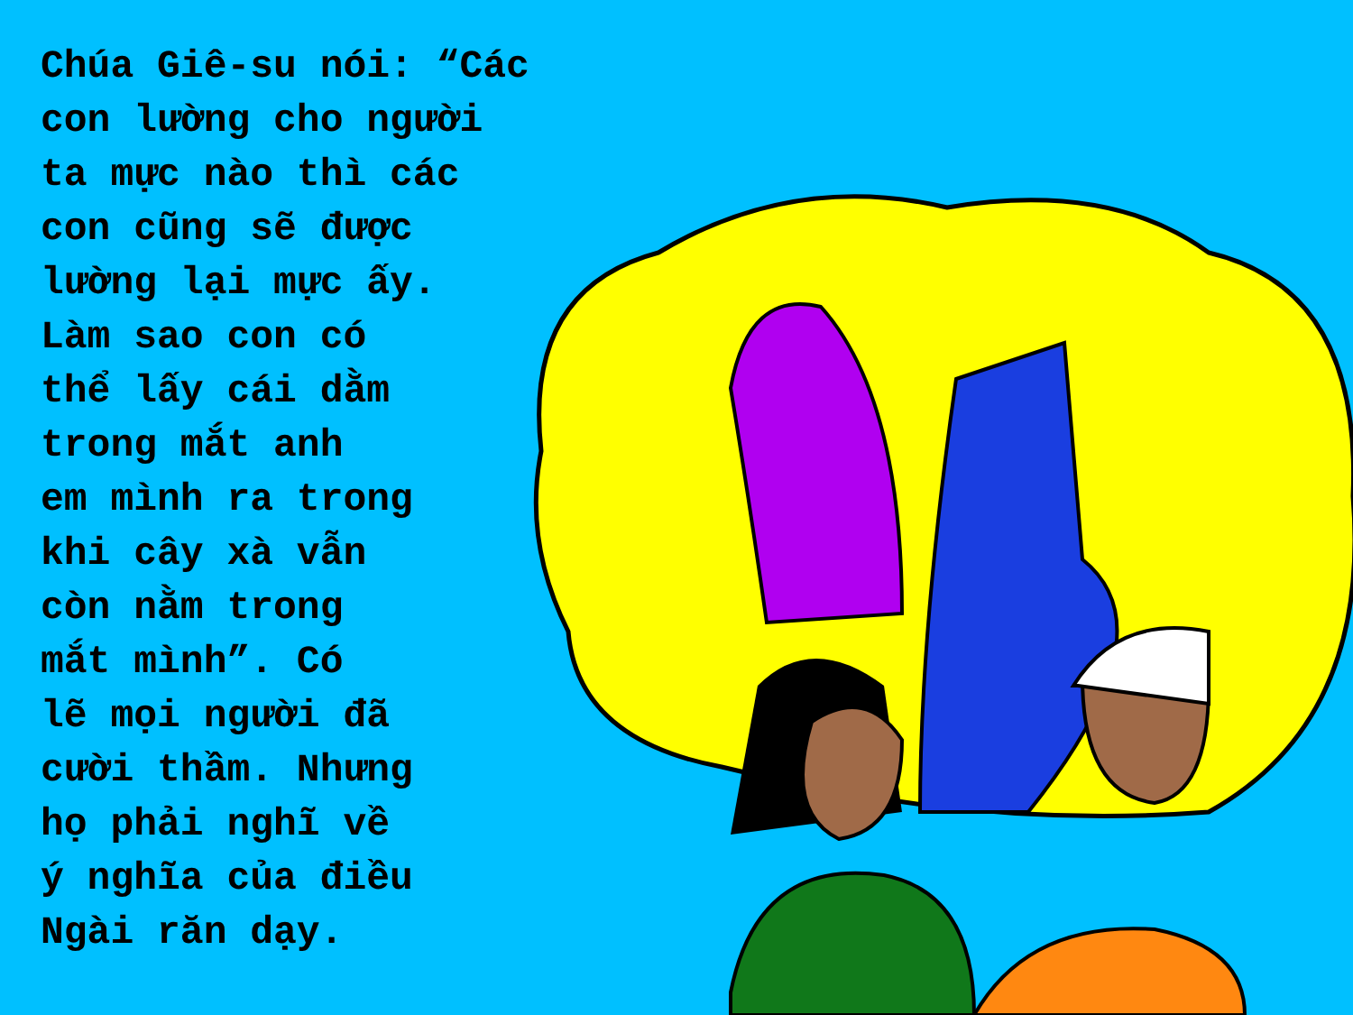Chúa Giê-su nói: “Các con lường cho người ta mực nào thì các con cũng sẽ được lường lại mực ấy. Làm sao con có thể lấy cái dằm trong mắt anh em mình ra trong khi cây xà vẫn còn nằm trong mắt mình”. Có lẽ mọi người đã cười thầm. Nhưng họ phải nghĩ về ý nghĩa của điều Ngài răn dạy.